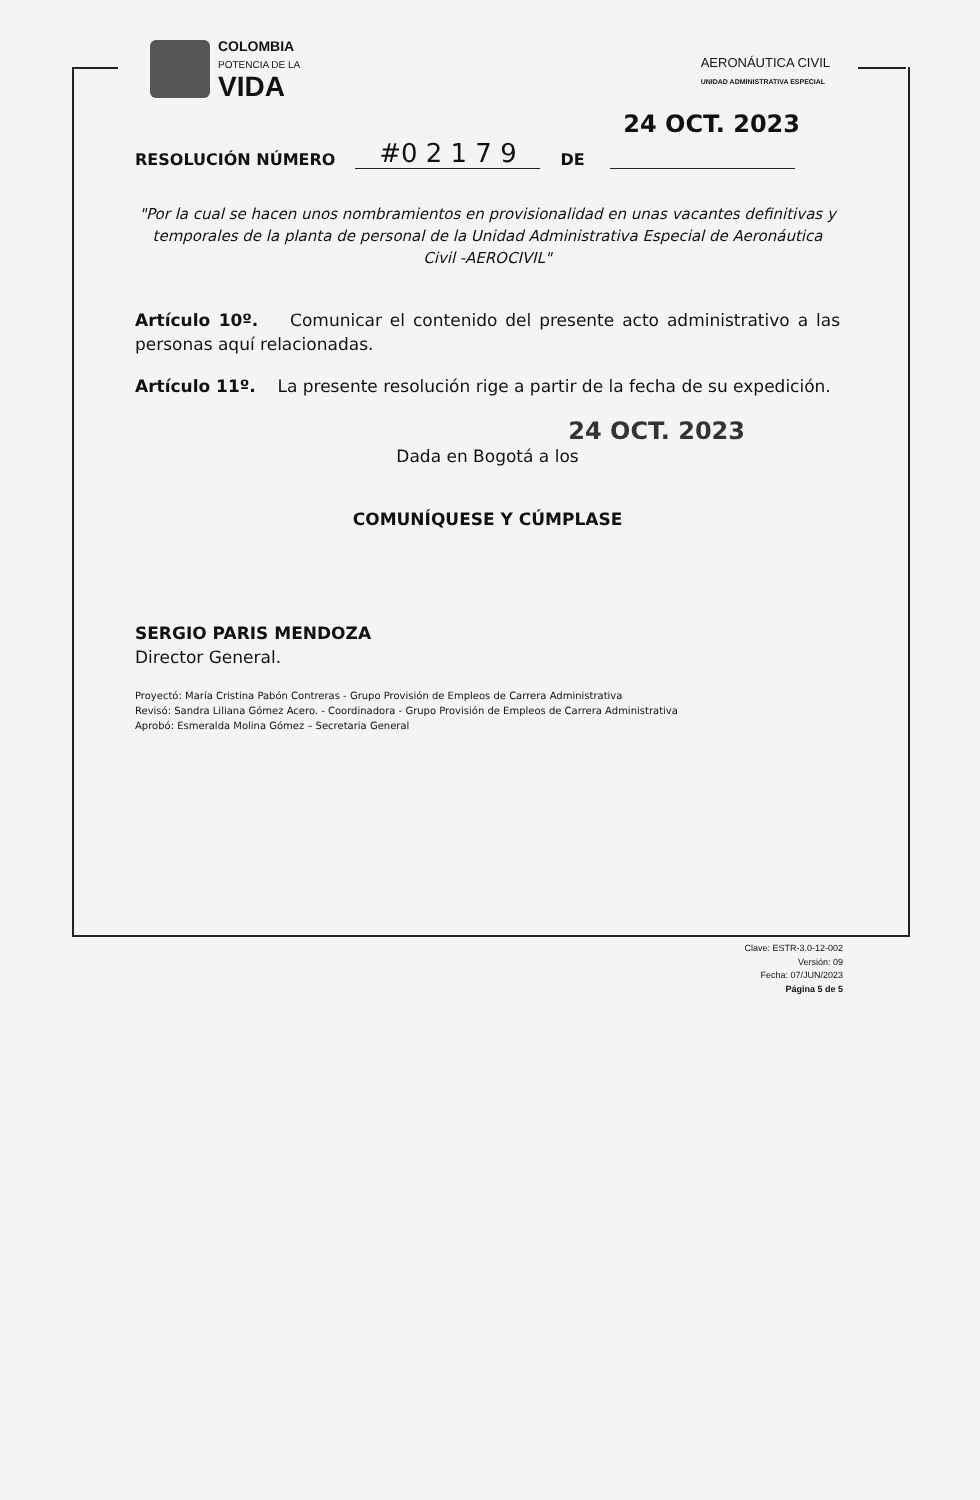COLOMBIA
POTENCIA DE LA
VIDA
AERONÁUTICA CIVIL
UNIDAD ADMINISTRATIVA ESPECIAL
24 OCT. 2023
RESOLUCIÓN NÚMERO #0 2 1 7 9 DE
"Por la cual se hacen unos nombramientos en provisionalidad en unas vacantes definitivas y temporales de la planta de personal de la Unidad Administrativa Especial de Aeronáutica Civil -AEROCIVIL"
Artículo 10º. Comunicar el contenido del presente acto administrativo a las personas aquí relacionadas.
Artículo 11º. La presente resolución rige a partir de la fecha de su expedición.
24 OCT. 2023
Dada en Bogotá a los
COMUNÍQUESE Y CÚMPLASE
SERGIO PARIS MENDOZA
Director General.
Proyectó: María Cristina Pabón Contreras - Grupo Provisión de Empleos de Carrera Administrativa
Revisó: Sandra Liliana Gómez Acero. - Coordinadora - Grupo Provisión de Empleos de Carrera Administrativa
Aprobó: Esmeralda Molina Gómez – Secretaria General
Clave: ESTR-3.0-12-002
Versión: 09
Fecha: 07/JUN/2023
Página 5 de 5